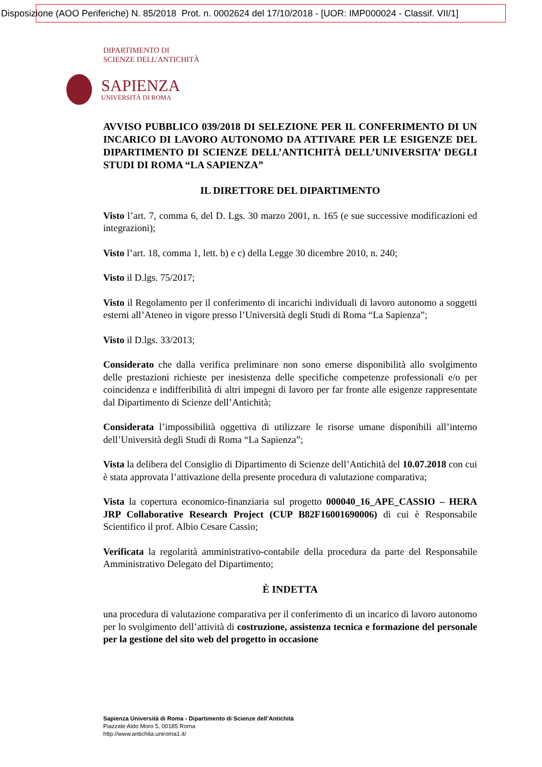Disposizione (AOO Periferiche) N. 85/2018 Prot. n. 0002624 del 17/10/2018 - [UOR: IMP000024 - Classif. VII/1]
DIPARTIMENTO DI
SCIENZE DELL'ANTICHITÀ
SAPIENZA
UNIVERSITÀ DI ROMA
AVVISO PUBBLICO 039/2018 DI SELEZIONE PER IL CONFERIMENTO DI UN INCARICO DI LAVORO AUTONOMO DA ATTIVARE PER LE ESIGENZE DEL DIPARTIMENTO DI SCIENZE DELL’ANTICHITÀ DELL’UNIVERSITA’ DEGLI STUDI DI ROMA “LA SAPIENZA”
IL DIRETTORE DEL DIPARTIMENTO
Visto l’art. 7, comma 6, del D. Lgs. 30 marzo 2001, n. 165 (e sue successive modificazioni ed integrazioni);
Visto l’art. 18, comma 1, lett. b) e c) della Legge 30 dicembre 2010, n. 240;
Visto il D.lgs. 75/2017;
Visto il Regolamento per il conferimento di incarichi individuali di lavoro autonomo a soggetti esterni all’Ateneo in vigore presso l’Università degli Studi di Roma “La Sapienza”;
Visto il D.lgs. 33/2013;
Considerato che dalla verifica preliminare non sono emerse disponibilità allo svolgimento delle prestazioni richieste per inesistenza delle specifiche competenze professionali e/o per coincidenza e indifferibilità di altri impegni di lavoro per far fronte alle esigenze rappresentate dal Dipartimento di Scienze dell’Antichità;
Considerata l’impossibilità oggettiva di utilizzare le risorse umane disponibili all’interno dell’Università degli Studi di Roma “La Sapienza”;
Vista la delibera del Consiglio di Dipartimento di Scienze dell’Antichità del 10.07.2018 con cui è stata approvata l’attivazione della presente procedura di valutazione comparativa;
Vista la copertura economico-finanziaria sul progetto 000040_16_APE_CASSIO – HERA JRP Collaborative Research Project (CUP B82F16001690006) di cui è Responsabile Scientifico il prof. Albio Cesare Cassio;
Verificata la regolarità amministrativo-contabile della procedura da parte del Responsabile Amministrativo Delegato del Dipartimento;
È INDETTA
una procedura di valutazione comparativa per il conferimento di un incarico di lavoro autonomo per lo svolgimento dell’attività di costruzione, assistenza tecnica e formazione del personale per la gestione del sito web del progetto in occasione
Sapienza Università di Roma - Dipartimento di Scienze dell’Antichità
Piazzale Aldo Moro 5, 00185 Roma
http://www.antichita.uniroma1.it/